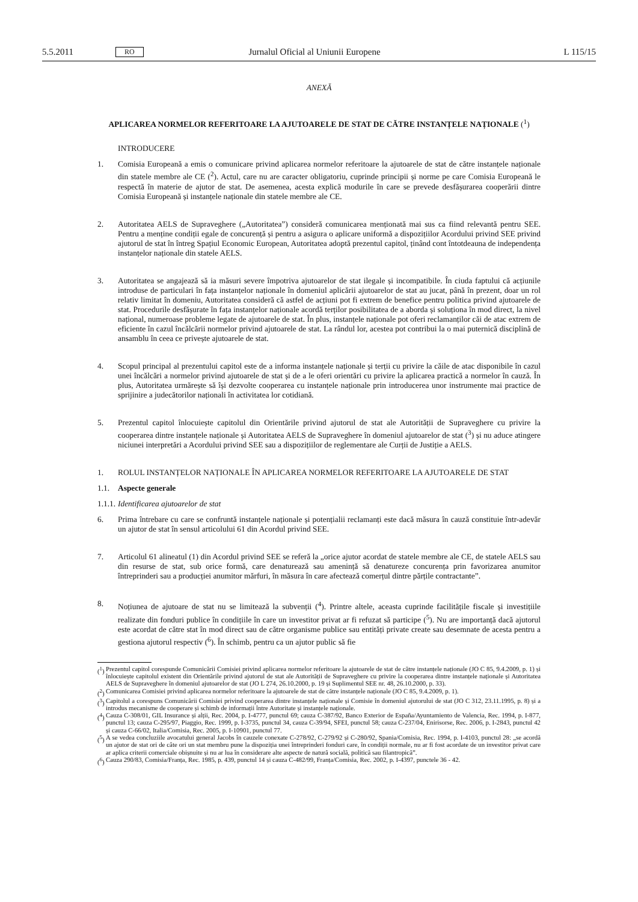5.5.2011 RO Jurnalul Oficial al Uniunii Europene L 115/15
ANEXĂ
APLICAREA NORMELOR REFERITOARE LA AJUTOARELE DE STAT DE CĂTRE INSTANȚELE NAȚIONALE (<sup>1</sup>)
INTRODUCERE
1. Comisia Europeană a emis o comunicare privind aplicarea normelor referitoare la ajutoarele de stat de către instanțele naționale din statele membre ale CE (<sup>2</sup>). Actul, care nu are caracter obligatoriu, cuprinde principii și norme pe care Comisia Europeană le respectă în materie de ajutor de stat. De asemenea, acesta explică modurile în care se prevede desfășurarea cooperării dintre Comisia Europeană și instanțele naționale din statele membre ale CE.
2. Autoritatea AELS de Supraveghere („Autoritatea”) consideră comunicarea menționată mai sus ca fiind relevantă pentru SEE. Pentru a menține condiții egale de concurență și pentru a asigura o aplicare uniformă a dispozițiilor Acordului privind SEE privind ajutorul de stat în întreg Spațiul Economic European, Autoritatea adoptă prezentul capitol, ținând cont întotdeauna de independența instanțelor naționale din statele AELS.
3. Autoritatea se angajează să ia măsuri severe împotriva ajutoarelor de stat ilegale și incompatibile. În ciuda faptului că acțiunile introduse de particulari în fața instanțelor naționale în domeniul aplicării ajutoarelor de stat au jucat, până în prezent, doar un rol relativ limitat în domeniu, Autoritatea consideră că astfel de acțiuni pot fi extrem de benefice pentru politica privind ajutoarele de stat. Procedurile desfășurate în fața instanțelor naționale acordă terților posibilitatea de a aborda și soluționa în mod direct, la nivel național, numeroase probleme legate de ajutoarele de stat. În plus, instanțele naționale pot oferi reclamanților căi de atac extrem de eficiente în cazul încălcării normelor privind ajutoarele de stat. La rândul lor, acestea pot contribui la o mai puternică disciplină de ansamblu în ceea ce privește ajutoarele de stat.
4. Scopul principal al prezentului capitol este de a informa instanțele naționale și terții cu privire la căile de atac disponibile în cazul unei încălcări a normelor privind ajutoarele de stat și de a le oferi orientări cu privire la aplicarea practică a normelor în cauză. În plus, Autoritatea urmărește să își dezvolte cooperarea cu instanțele naționale prin introducerea unor instrumente mai practice de sprijinire a judecătorilor naționali în activitatea lor cotidiană.
5. Prezentul capitol înlocuiește capitolul din Orientările privind ajutorul de stat ale Autorității de Supraveghere cu privire la cooperarea dintre instanțele naționale și Autoritatea AELS de Supraveghere în domeniul ajutoarelor de stat (<sup>3</sup>) și nu aduce atingere niciunei interpretări a Acordului privind SEE sau a dispozițiilor de reglementare ale Curții de Justiție a AELS.
1. ROLUL INSTANȚELOR NAȚIONALE ÎN APLICAREA NORMELOR REFERITOARE LA AJUTOARELE DE STAT
1.1. Aspecte generale
1.1.1. Identificarea ajutoarelor de stat
6. Prima întrebare cu care se confruntă instanțele naționale și potențialii reclamanți este dacă măsura în cauză constituie într-adevăr un ajutor de stat în sensul articolului 61 din Acordul privind SEE.
7. Articolul 61 alineatul (1) din Acordul privind SEE se referă la „orice ajutor acordat de statele membre ale CE, de statele AELS sau din resurse de stat, sub orice formă, care denaturează sau amenință să denatureze concurența prin favorizarea anumitor întreprinderi sau a producției anumitor mărfuri, în măsura în care afectează comerțul dintre părțile contractante”.
8. Noțiunea de ajutoare de stat nu se limitează la subvenții (<sup>4</sup>). Printre altele, aceasta cuprinde facilitățile fiscale și investițiile realizate din fonduri publice în condițiile în care un investitor privat ar fi refuzat să participe (<sup>5</sup>). Nu are importanță dacă ajutorul este acordat de către stat în mod direct sau de către organisme publice sau entități private create sau desemnate de acesta pentru a gestiona ajutorul respectiv (<sup>6</sup>). În schimb, pentru ca un ajutor public să fie
(<sup>1</sup>)
Prezentul capitol corespunde Comunicării Comisiei privind aplicarea normelor referitoare la ajutoarele de stat de către instanțele naționale (JO C 85, 9.4.2009, p. 1) și înlocuiește capitolul existent din Orientările privind ajutorul de stat ale Autorității de Supraveghere cu privire la cooperarea dintre instanțele naționale și Autoritatea AELS de Supraveghere în domeniul ajutoarelor de stat (JO L 274, 26.10.2000, p. 19 și Suplimentul SEE nr. 48, 26.10.2000, p. 33).
(<sup>2</sup>)
Comunicarea Comisiei privind aplicarea normelor referitoare la ajutoarele de stat de către instanțele naționale (JO C 85, 9.4.2009, p. 1).
(<sup>3</sup>)
Capitolul a corespuns Comunicării Comisiei privind cooperarea dintre instanțele naționale și Comisie în domeniul ajutorului de stat (JO C 312, 23.11.1995, p. 8) și a introdus mecanisme de cooperare și schimb de informații între Autoritate și instanțele naționale.
(<sup>4</sup>)
Cauza C-308/01, GIL Insurance și alții, Rec. 2004, p. I-4777, punctul 69; cauza C-387/92, Banco Exterior de España/Ayuntamiento de Valencia, Rec. 1994, p. I-877, punctul 13; cauza C-295/97, Piaggio, Rec. 1999, p. I-3735, punctul 34, cauza C-39/94, SFEI, punctul 58; cauza C-237/04, Enirisorse, Rec. 2006, p. I-2843, punctul 42 și cauza C-66/02, Italia/Comisia, Rec. 2005, p. I-10901, punctul 77.
(<sup>5</sup>)
A se vedea concluziile avocatului general Jacobs în cauzele conexate C-278/92, C-279/92 și C-280/92, Spania/Comisia, Rec. 1994, p. I-4103, punctul 28: „se acordă un ajutor de stat ori de câte ori un stat membru pune la dispoziția unei întreprinderi fonduri care, în condiții normale, nu ar fi fost acordate de un investitor privat care ar aplica criterii comerciale obișnuite și nu ar lua în considerare alte aspecte de natură socială, politică sau filantropică”.
(<sup>6</sup>)
Cauza 290/83, Comisia/Franța, Rec. 1985, p. 439, punctul 14 și cauza C-482/99, Franța/Comisia, Rec. 2002, p. I-4397, punctele 36 - 42.